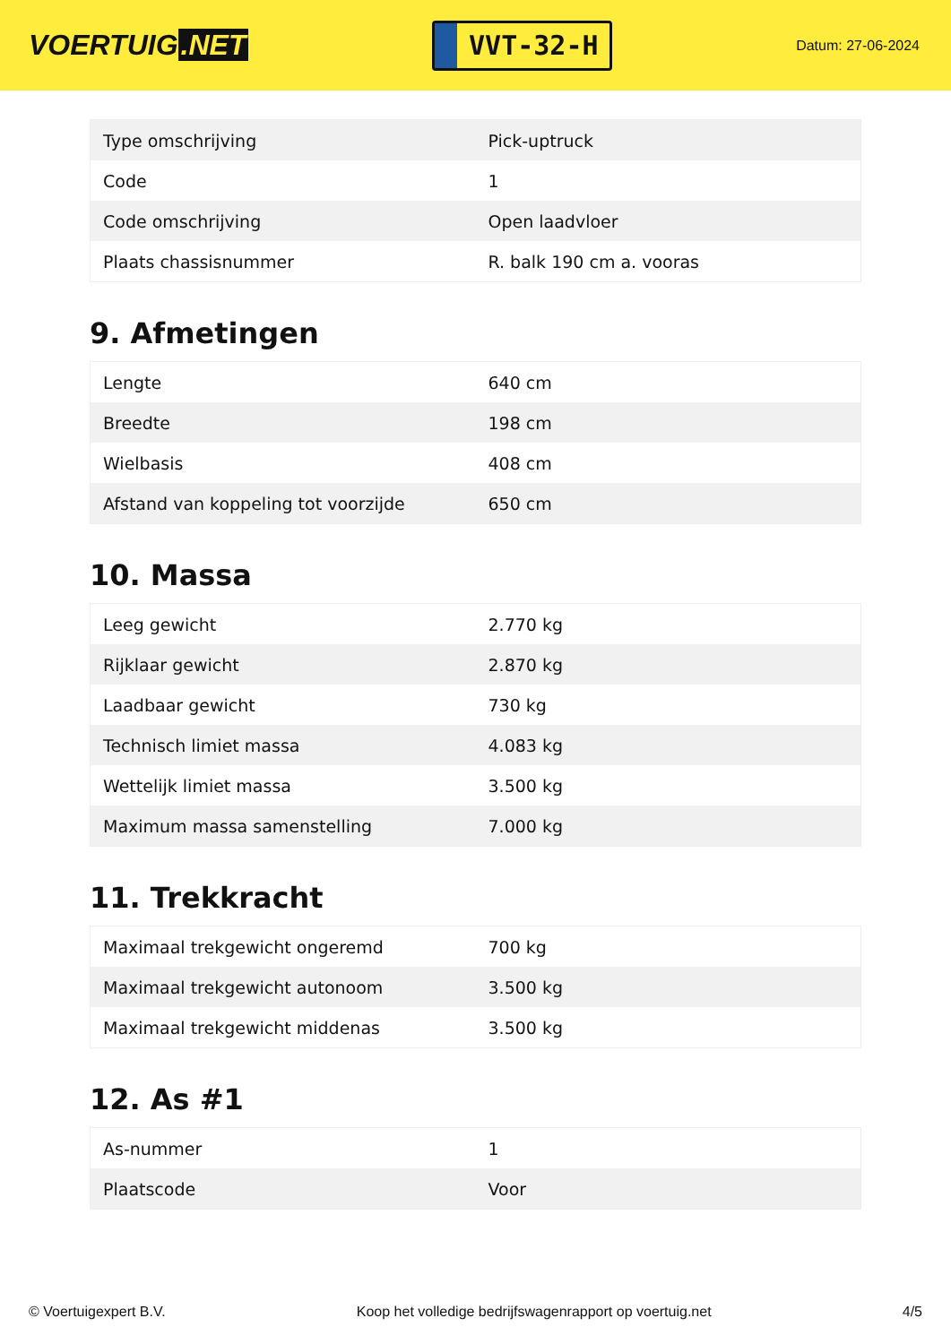VOERTUIG.NET
VVT-32-H
Datum: 27-06-2024
| Type omschrijving | Pick-uptruck |
| Code | 1 |
| Code omschrijving | Open laadvloer |
| Plaats chassisnummer | R. balk 190 cm a. vooras |
9. Afmetingen
| Lengte | 640 cm |
| Breedte | 198 cm |
| Wielbasis | 408 cm |
| Afstand van koppeling tot voorzijde | 650 cm |
10. Massa
| Leeg gewicht | 2.770 kg |
| Rijklaar gewicht | 2.870 kg |
| Laadbaar gewicht | 730 kg |
| Technisch limiet massa | 4.083 kg |
| Wettelijk limiet massa | 3.500 kg |
| Maximum massa samenstelling | 7.000 kg |
11. Trekkracht
| Maximaal trekgewicht ongeremd | 700 kg |
| Maximaal trekgewicht autonoom | 3.500 kg |
| Maximaal trekgewicht middenas | 3.500 kg |
12. As #1
| As-nummer | 1 |
| Plaatscode | Voor |
© Voertuigexpert B.V. Koop het volledige bedrijfswagenrapport op voertuig.net 4/5